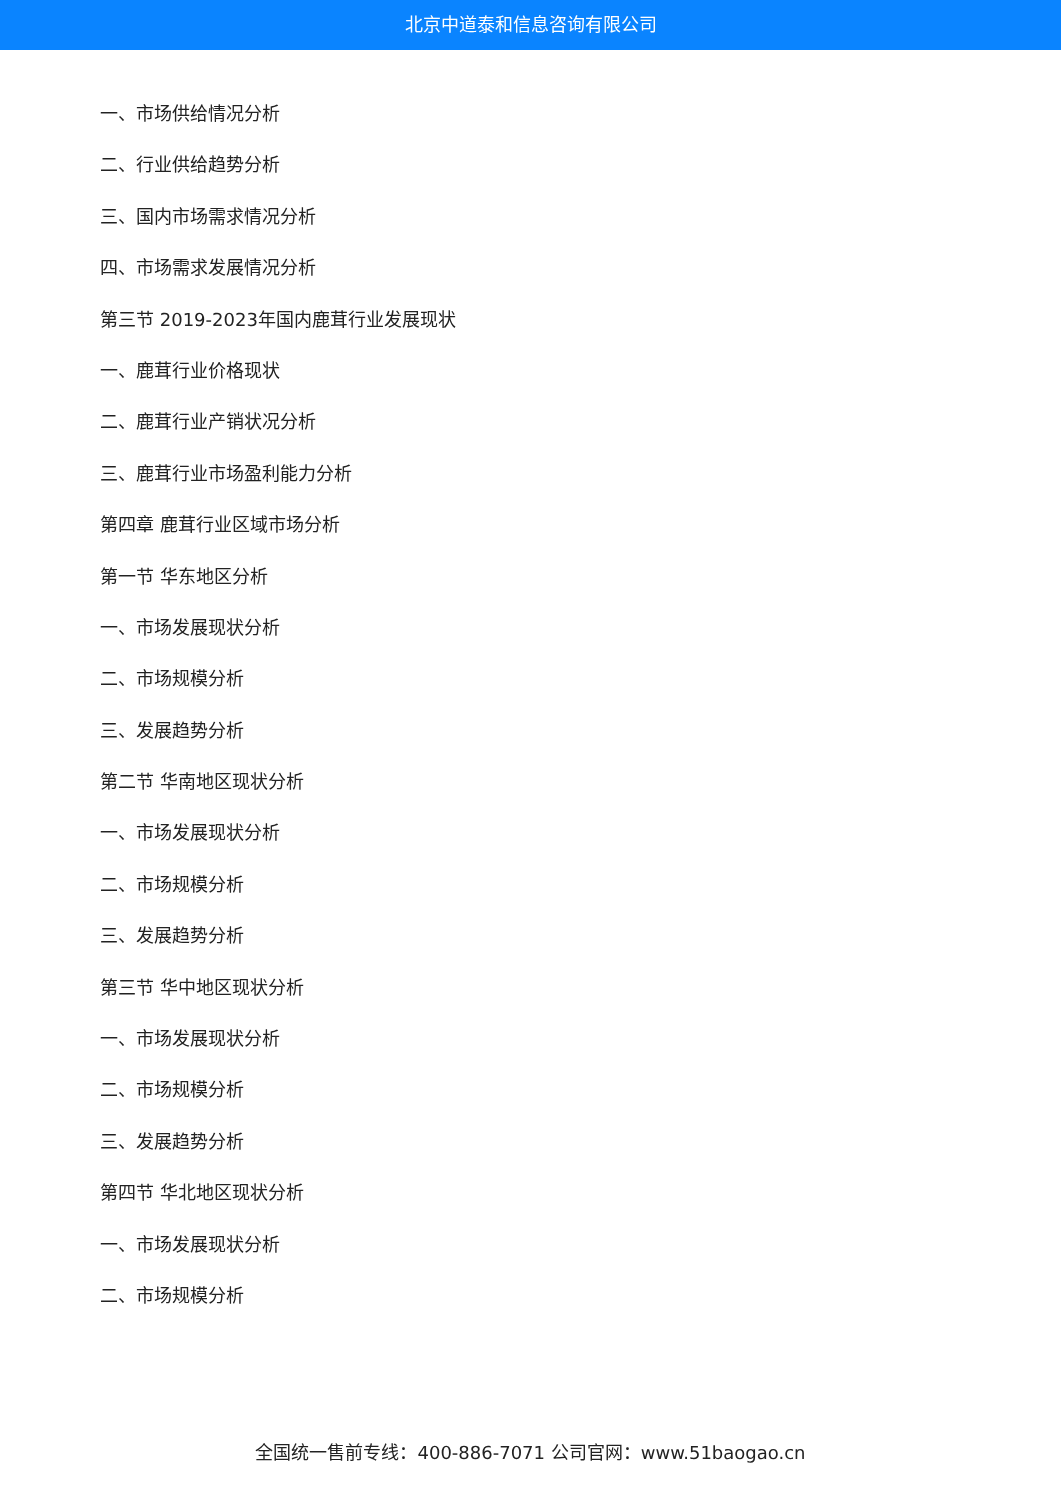北京中道泰和信息咨询有限公司
一、市场供给情况分析
二、行业供给趋势分析
三、国内市场需求情况分析
四、市场需求发展情况分析
第三节 2019-2023年国内鹿茸行业发展现状
一、鹿茸行业价格现状
二、鹿茸行业产销状况分析
三、鹿茸行业市场盈利能力分析
第四章 鹿茸行业区域市场分析
第一节 华东地区分析
一、市场发展现状分析
二、市场规模分析
三、发展趋势分析
第二节 华南地区现状分析
一、市场发展现状分析
二、市场规模分析
三、发展趋势分析
第三节 华中地区现状分析
一、市场发展现状分析
二、市场规模分析
三、发展趋势分析
第四节 华北地区现状分析
一、市场发展现状分析
二、市场规模分析
全国统一售前专线：400-886-7071 公司官网：www.51baogao.cn